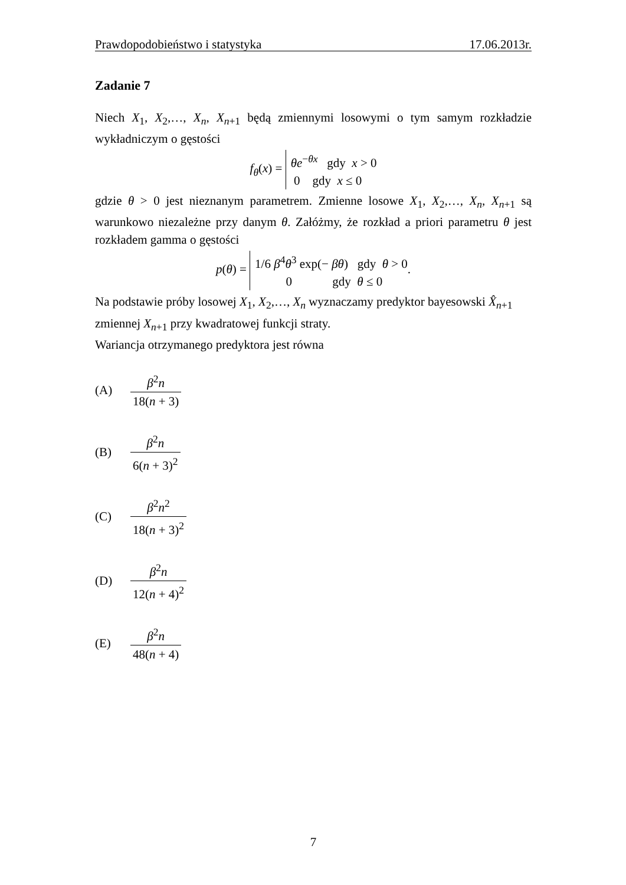Prawdopodobieństwo i statystyka 17.06.2013r.
Zadanie 7
Niech X<sub>1</sub>, X<sub>2</sub>,…, X<sub>n</sub>, X<sub>n+1</sub> będą zmiennymi losowymi o tym samym rozkładzie wykładniczym o gęstości
f<sub>θ</sub>(x) = θe<sup>−θx</sup> gdy x > 0
0 gdy x ≤ 0
gdzie θ > 0 jest nieznanym parametrem. Zmienne losowe X<sub>1</sub>, X<sub>2</sub>,…, X<sub>n</sub>, X<sub>n+1</sub> są warunkowo niezależne przy danym θ. Załóżmy, że rozkład a priori parametru θ jest rozkładem gamma o gęstości
p(θ) = 1/6 β<sup>4</sup>θ<sup>3</sup> exp(− βθ) gdy θ > 0
0 gdy θ ≤ 0.
Na podstawie próby losowej X<sub>1</sub>, X<sub>2</sub>,…, X<sub>n</sub> wyznaczamy predyktor bayesowski X̂<sub>n+1</sub>
zmiennej X<sub>n+1</sub> przy kwadratowej funkcji straty.
Wariancja otrzymanego predyktora jest równa
(A) β<sup>2</sup>n 18(n + 3)
(B) β<sup>2</sup>n 6(n + 3)<sup>2</sup>
(C) β<sup>2</sup>n<sup>2</sup> 18(n + 3)<sup>2</sup>
(D) β<sup>2</sup>n 12(n + 4)<sup>2</sup>
(E) β<sup>2</sup>n 48(n + 4)
7